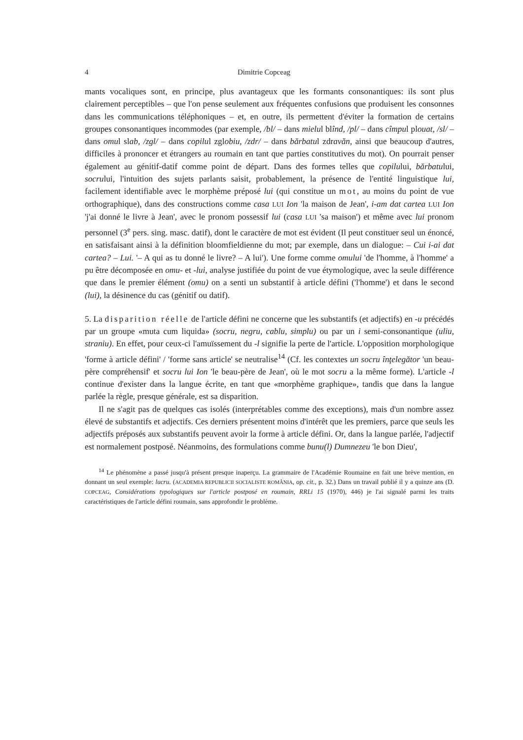4 Dimitrie Copceag
mants vocaliques sont, en principe, plus avantageux que les formants consonantiques: ils sont plus clairement perceptibles – que l'on pense seulement aux fréquentes confusions que produisent les consonnes dans les communications téléphoniques – et, en outre, ils permettent d'éviter la formation de certains groupes consonantiques incommodes (par exemple, /bl/ – dans mielul blînd, /pl/ – dans cîmpul plouat, /sl/ – dans omul slab, /zgl/ – dans copilul zglobiu, /zdr/ – dans bărbatul zdravăn, ainsi que beaucoup d'autres, difficiles à prononcer et étrangers au roumain en tant que parties constitutives du mot). On pourrait penser également au génitif-datif comme point de départ. Dans des formes telles que copilului, bărbatului, socrului, l'intuition des sujets parlants saisit, probablement, la présence de l'entité linguistique lui, facilement identifiable avec le morphème préposé lui (qui constitue un mot, au moins du point de vue orthographique), dans des constructions comme casa LUI Ion 'la maison de Jean', i-am dat cartea LUI Ion 'j'ai donné le livre à Jean', avec le pronom possessif lui (casa LUI 'sa maison') et même avec lui pronom personnel (3<sup>e</sup> pers. sing. masc. datif), dont le caractère de mot est évident (Il peut constituer seul un énoncé, en satisfaisant ainsi à la définition bloomfieldienne du mot; par exemple, dans un dialogue: – Cui i-ai dat cartea? – Lui. '– A qui as tu donné le livre? – A lui'). Une forme comme omului 'de l'homme, à l'homme' a pu être décomposée en omu- et -lui, analyse justifiée du point de vue étymologique, avec la seule différence que dans le premier élément (omu) on a senti un substantif à article défini ('l'homme') et dans le second (lui), la désinence du cas (génitif ou datif).
5. La disparition réelle de l'article défini ne concerne que les substantifs (et adjectifs) en -u précédés par un groupe «muta cum liquida» (socru, negru, cablu, simplu) ou par un i semi-consonantique (uliu, straniu). En effet, pour ceux-ci l'amuïssement du -l signifie la perte de l'article. L'opposition morphologique 'forme à article défini' / 'forme sans article' se neutralise<sup>14</sup> (Cf. les contextes un socru înţelegător 'un beau-père compréhensif' et socru lui Ion 'le beau-père de Jean', où le mot socru a la même forme). L'article -l continue d'exister dans la langue écrite, en tant que «morphème graphique», tandis que dans la langue parlée la règle, presque générale, est sa disparition.
Il ne s'agit pas de quelques cas isolés (interprétables comme des exceptions), mais d'un nombre assez élevé de substantifs et adjectifs. Ces derniers présentent moins d'intérêt que les premiers, parce que seuls les adjectifs préposés aux substantifs peuvent avoir la forme à article défini. Or, dans la langue parlée, l'adjectif est normalement postposé. Néanmoins, des formulations comme bunu(l) Dumnezeu 'le bon Dieu',
<sup>14</sup> Le phénomène a passé jusqu'à présent presque inaperçu. La grammaire de l'Académie Roumaine en fait une brève mention, en donnant un seul exemple: lucru. (ACADEMIA REPUBLICII SOCIALISTE ROMÂNIA, op. cit., p. 32.) Dans un travail publié il y a quinze ans (D. COPCEAG, Considérations typologiques sur l'article postposé en roumain, RRLi 15 (1970), 446) je l'ai signalé parmi les traits caractéristiques de l'article défini roumain, sans approfondir le problème.